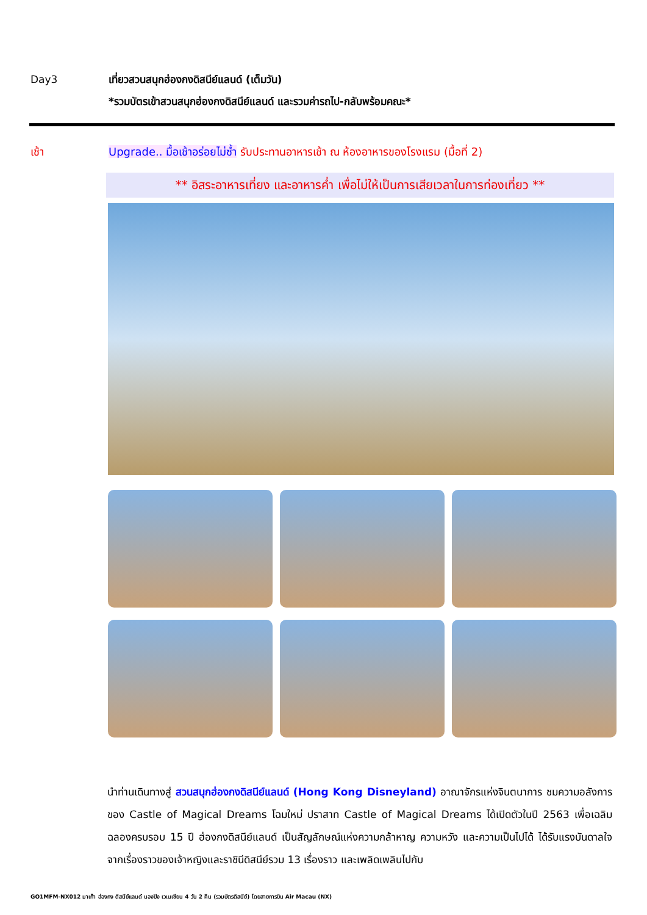Day3 เที่ยวสวนสนุกฮ่องกงดิสนีย์แลนด์ (เต็มวัน)
*รวมบัตรเข้าสวนสนุกฮ่องกงดิสนีย์แลนด์ และรวมค่ารถไป-กลับพร้อมคณะ*
เช้า Upgrade.. มื้อเช้าอร่อยไม่ซ้ำ รับประทานอาหารเช้า ณ ห้องอาหารของโรงแรม (มื้อที่ 2)
** อิสระอาหารเที่ยง และอาหารค่ำ เพื่อไม่ให้เป็นการเสียเวลาในการท่องเที่ยว **
นำท่านเดินทางสู่ สวนสนุกฮ่องกงดิสนีย์แลนด์ (Hong Kong Disneyland) อาณาจักรแห่งจินตนาการ ชมความอลังการของ Castle of Magical Dreams โฉมใหม่ ปราสาท Castle of Magical Dreams ได้เปิดตัวในปี 2563 เพื่อเฉลิมฉลองครบรอบ 15 ปี ฮ่องกงดิสนีย์แลนด์ เป็นสัญลักษณ์แห่งความกล้าหาญ ความหวัง และความเป็นไปได้ ได้รับแรงบันดาลใจจากเรื่องราวของเจ้าหญิงและราชินีดิสนีย์รวม 13 เรื่องราว และเพลิดเพลินไปกับ
GO1MFM-NX012 มาเก๊า ฮ่องกง ดิสนีย์แลนด์ นองปิง เวเนเชียน 4 วัน 2 คืน (รวมบัตรดิสนีย์) โดยสายการบิน Air Macau (NX)